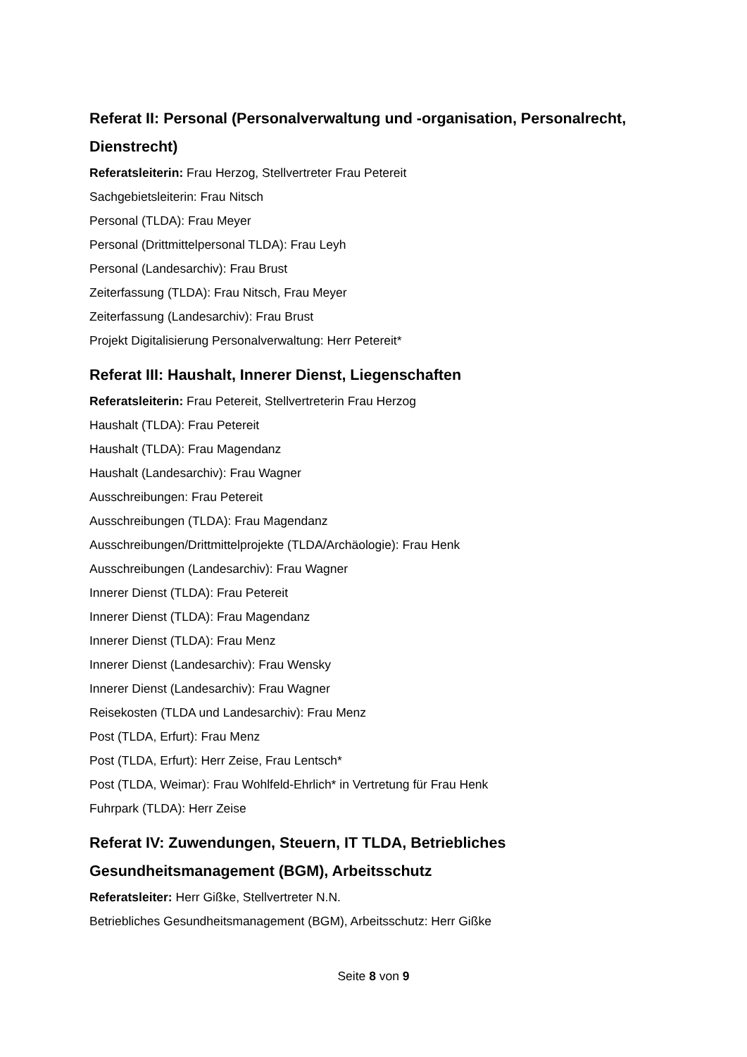Referat II: Personal (Personalverwaltung und -organisation, Personalrecht, Dienstrecht)
Referatsleiterin: Frau Herzog, Stellvertreter Frau Petereit
Sachgebietsleiterin: Frau Nitsch
Personal (TLDA): Frau Meyer
Personal (Drittmittelpersonal TLDA): Frau Leyh
Personal (Landesarchiv): Frau Brust
Zeiterfassung (TLDA): Frau Nitsch, Frau Meyer
Zeiterfassung (Landesarchiv): Frau Brust
Projekt Digitalisierung Personalverwaltung: Herr Petereit*
Referat III: Haushalt, Innerer Dienst, Liegenschaften
Referatsleiterin: Frau Petereit, Stellvertreterin Frau Herzog
Haushalt (TLDA): Frau Petereit
Haushalt (TLDA): Frau Magendanz
Haushalt (Landesarchiv): Frau Wagner
Ausschreibungen: Frau Petereit
Ausschreibungen (TLDA): Frau Magendanz
Ausschreibungen/Drittmittelprojekte (TLDA/Archäologie): Frau Henk
Ausschreibungen (Landesarchiv): Frau Wagner
Innerer Dienst (TLDA): Frau Petereit
Innerer Dienst (TLDA): Frau Magendanz
Innerer Dienst (TLDA): Frau Menz
Innerer Dienst (Landesarchiv): Frau Wensky
Innerer Dienst (Landesarchiv): Frau Wagner
Reisekosten (TLDA und Landesarchiv): Frau Menz
Post (TLDA, Erfurt): Frau Menz
Post (TLDA, Erfurt): Herr Zeise, Frau Lentsch*
Post (TLDA, Weimar): Frau Wohlfeld-Ehrlich* in Vertretung für Frau Henk
Fuhrpark (TLDA): Herr Zeise
Referat IV: Zuwendungen, Steuern, IT TLDA, Betriebliches Gesundheitsmanagement (BGM), Arbeitsschutz
Referatsleiter: Herr Gißke, Stellvertreter N.N.
Betriebliches Gesundheitsmanagement (BGM), Arbeitsschutz: Herr Gißke
Seite 8 von 9